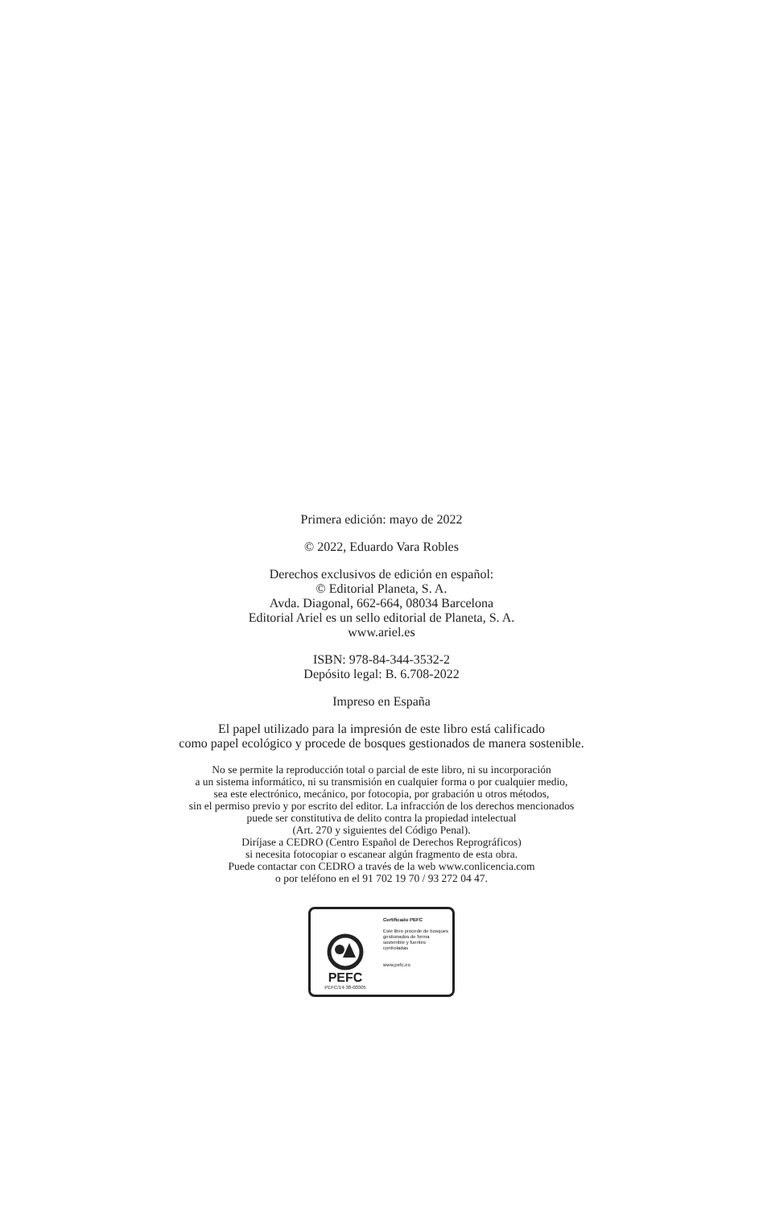Primera edición: mayo de 2022
© 2022, Eduardo Vara Robles
Derechos exclusivos de edición en español:
© Editorial Planeta, S. A.
Avda. Diagonal, 662-664, 08034 Barcelona
Editorial Ariel es un sello editorial de Planeta, S. A.
www.ariel.es
ISBN: 978-84-344-3532-2
Depósito legal: B. 6.708-2022
Impreso en España
El papel utilizado para la impresión de este libro está calificado
como papel ecológico y procede de bosques gestionados de manera sostenible.
No se permite la reproducción total o parcial de este libro, ni su incorporación
a un sistema informático, ni su transmisión en cualquier forma o por cualquier medio,
sea este electrónico, mecánico, por fotocopia, por grabación u otros métodos,
sin el permiso previo y por escrito del editor. La infracción de los derechos mencionados
puede ser constitutiva de delito contra la propiedad intelectual
(Art. 270 y siguientes del Código Penal).
Diríjase a CEDRO (Centro Español de Derechos Reprográficos)
si necesita fotocopiar o escanear algún fragmento de esta obra.
Puede contactar con CEDRO a través de la web www.conlicencia.com
o por teléfono en el 91 702 19 70 / 93 272 04 47.
PEFC
PEFC/14-38-00305
Certificado PEFC
Este libro procede de bosques gestionados de forma sostenible y fuentes controladas
www.pefc.es